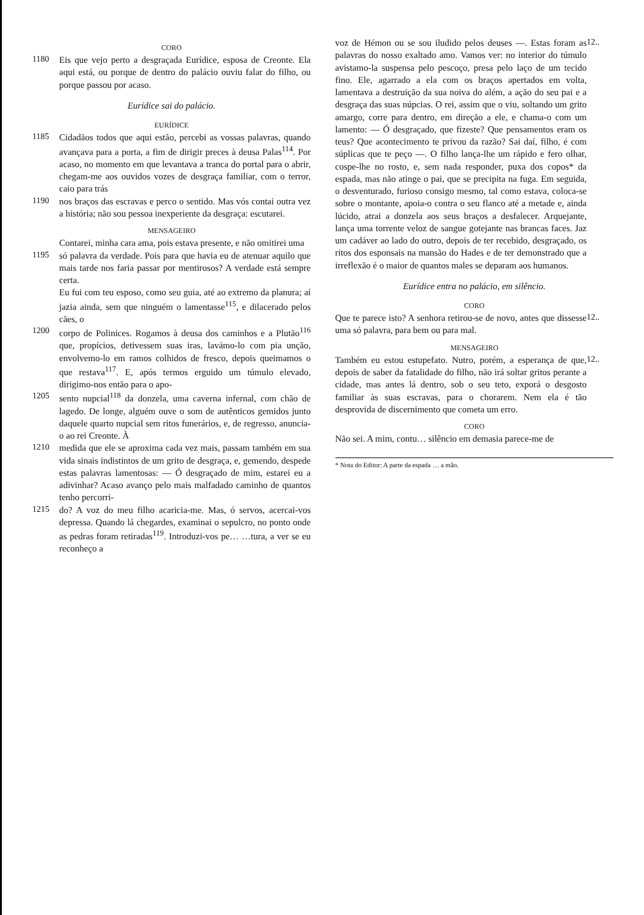CORO
1180 Eis que vejo perto a desgraçada Eurídice, esposa de Creonte. Ela aqui está, ou porque de dentro do palácio ouviu falar do filho, ou porque passou por acaso.
Eurídice sai do palácio.
EURÍDICE
1185 Cidadãos todos que aqui estão, percebi as vossas palavras, quando avançava para a porta, a fim de dirigir preces à deusa Palas<sup>114</sup>. Por acaso, no momento em que levantava a tranca do portal para o abrir, chegam-me aos ouvidos vozes de desgraça familiar, com o terror, caio para trás
1190 nos braços das escravas e perco o sentido. Mas vós contai outra vez a história; não sou pessoa inexperiente da desgraça: escutarei.
MENSAGEIRO
Contarei, minha cara ama, pois estava presente, e não omitirei uma
1195 só palavra da verdade. Pois para que havia eu de atenuar aquilo que mais tarde nos faria passar por mentirosos? A verdade está sempre certa.
Eu fui com teu esposo, como seu guia, até ao extremo da planura; aí jazia ainda, sem que ninguém o lamentasse<sup>115</sup>, e dilacerado pelos cães, o
1200 corpo de Polinices. Rogamos à deusa dos caminhos e a Plutão<sup>116</sup> que, propícios, detivessem suas iras, lavámo-lo com pia unção, envolvemo-lo em ramos colhidos de fresco, depois queimamos o que restava<sup>117</sup>. E, após termos erguido um túmulo elevado, dirigimo-nos então para o apo-
1205 sento nupcial<sup>118</sup> da donzela, uma caverna infernal, com chão de lagedo. De longe, alguém ouve o som de autênticos gemidos junto daquele quarto nupcial sem ritos funerários, e, de regresso, anuncia-o ao rei Creonte. À
1210 medida que ele se aproxima cada vez mais, passam também em sua vida sinais indistintos de um grito de desgraça, e, gemendo, despede estas palavras lamentosas: — Ó desgraçado de mim, estarei eu a adivinhar? Acaso avanço pelo mais malfadado caminho de quantos tenho percorri-
1215 do? A voz do meu filho acaricia-me. Mas, ó servos, acercai-vos depressa. Quando lá chegardes, examinai o sepulcro, no ponto onde as pedras foram retiradas<sup>119</sup>. Introduzi-vos pe… …tura, a ver se eu reconheço a
voz de Hémon ou se sou iludido pelos deuses —. Estas foram as palavras do nosso exaltado amo. Vamos ver: no interior do túmulo avistamo-la suspensa pelo pescoço, presa pelo laço de um tecido fino. Ele, agarrado a ela com os braços apertados em volta, lamentava a destruição da sua noiva do além, a ação do seu pai e a desgraça das suas núpcias. O rei, assim que o viu, soltando um grito amargo, corre para dentro, em direção a ele, e chama-o com um lamento: — Ó desgraçado, que fizeste? Que pensamentos eram os teus? Que acontecimento te privou da razão? Sai daí, filho, é com súplicas que te peço —. O filho lança-lhe um rápido e fero olhar, cospe-lhe no rosto, e, sem nada responder, puxa dos copos* da espada, mas não atinge o pai, que se precipita na fuga. Em seguida, o desventurado, furioso consigo mesmo, tal como estava, coloca-se sobre o montante, apoia-o contra o seu flanco até a metade e, ainda lúcido, atrai a donzela aos seus braços a desfalecer. Arquejante, lança uma torrente veloz de sangue gotejante nas brancas faces. Jaz um cadáver ao lado do outro, depois de ter recebido, desgraçado, os ritos dos esponsais na mansão do Hades e de ter demonstrado que a irreflexão é o maior de quantos males se deparam aos humanos.
12..
Eurídice entra no palácio, em silêncio.
CORO
Que te parece isto? A senhora retirou-se de novo, antes que dissesse uma só palavra, para bem ou para mal.
12..
MENSAGEIRO
Também eu estou estupefato. Nutro, porém, a esperança de que, depois de saber da fatalidade do filho, não irá soltar gritos perante a cidade, mas antes lá dentro, sob o seu teto, exporá o desgosto familiar às suas escravas, para o chorarem. Nem ela é tão desprovida de discernimento que cometa um erro.
12..
CORO
Não sei. A mim, contu… silêncio em demasia parece-me de
* Nota do Editor: A parte da espada … a mão.